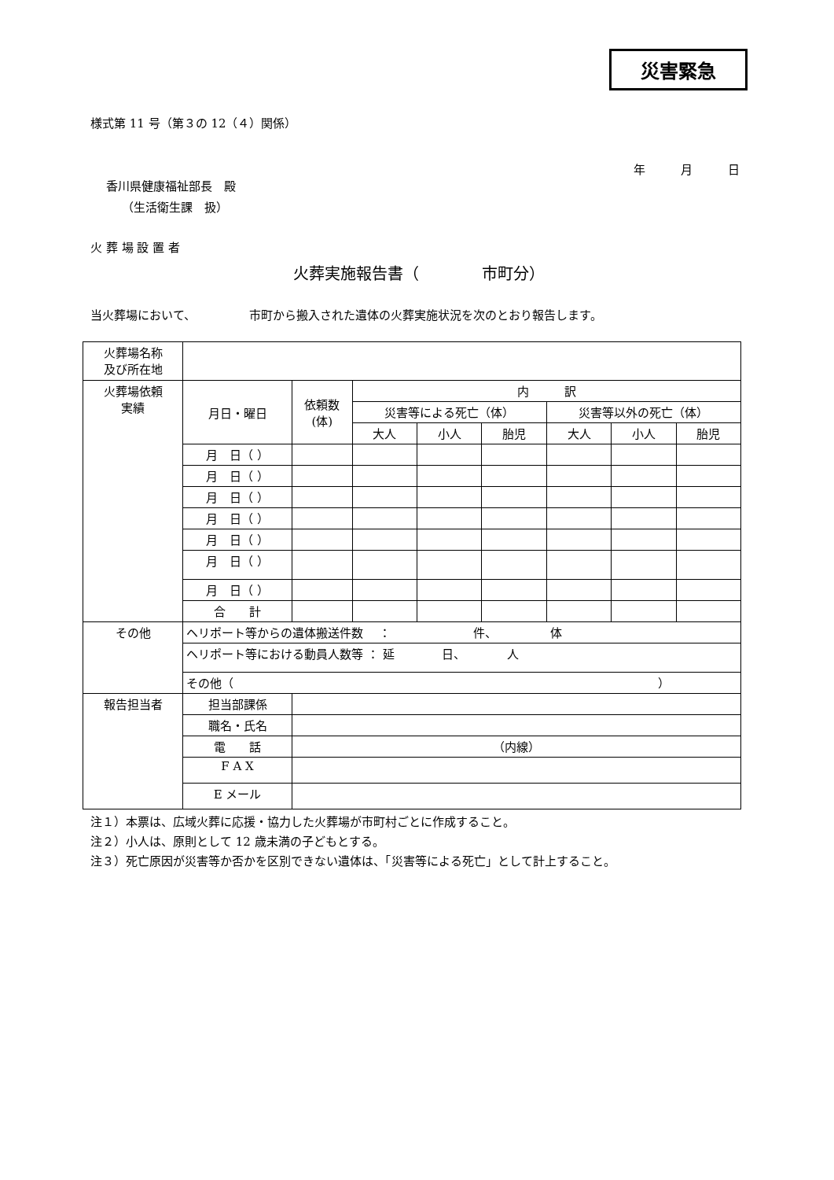災害緊急
様式第 11 号（第３の 12（４）関係）
年　　　月　　　日
香川県健康福祉部長　殿
（生活衛生課　扱）
火 葬 場 設 置 者
火葬実施報告書（　　　　市町分）
当火葬場において、　　　　　市町から搬入された遺体の火葬実施状況を次のとおり報告します。
| 火葬場名称 及び所在地 | | | | | | | | | |
| 火葬場依頼 実績 | 月日・曜日 | | 依頼数 (体) | 内 訳 | | | | | |
| | | | | 災害等による死亡（体） | | | 災害等以外の死亡（体） | | |
| | | | | 大人 | 小人 | 胎児 | 大人 | 小人 | 胎児 |
| | 月 日（ ） | | | | | | | | |
| | 月 日（ ） | | | | | | | | |
| | 月 日（ ） | | | | | | | | |
| | 月 日（ ） | | | | | | | | |
| | 月 日（ ） | | | | | | | | |
| | 月 日（ ） | | | | | | | | |
| | 月 日（ ） | | | | | | | | |
| | 合 計 | | | | | | | | |
| その他 | ヘリポート等からの遺体搬送件数 ： 件、 体 | | | | | | | | |
| | ヘリポート等における動員人数等 ： 延 日、 人 | | | | | | | | |
| | その他（ ） | | | | | | | | |
| 報告担当者 | 担当部課係 | | | | | | | | |
| | 職名・氏名 | | | | | | | | |
| | 電 話 | （内線） | | | | | | | |
| | F A X | | | | | | | | |
| | E メール | | | | | | | | |
注１）本票は、広域火葬に応援・協力した火葬場が市町村ごとに作成すること。
注２）小人は、原則として 12 歳未満の子どもとする。
注３）死亡原因が災害等か否かを区別できない遺体は、「災害等による死亡」として計上すること。